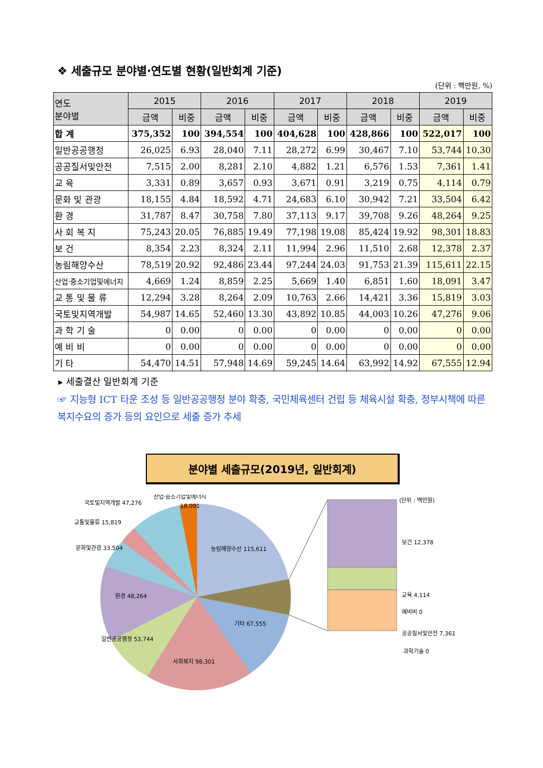❖ 세출규모 분야별·연도별 현황(일반회계 기준)
(단위 : 백만원, %)
| 연도 분야별 | 2015 | | 2016 | | 2017 | | 2018 | | 2019 | |
| --- | --- | --- | --- | --- | --- | --- | --- | --- | --- | --- |
| | 금액 | 비중 | 금액 | 비중 | 금액 | 비중 | 금액 | 비중 | 금액 | 비중 |
| 합 계 | 375,352 | 100 | 394,554 | 100 | 404,628 | 100 | 428,866 | 100 | 522,017 | 100 |
| 일반공공행정 | 26,025 | 6.93 | 28,040 | 7.11 | 28,272 | 6.99 | 30,467 | 7.10 | 53,744 | 10.30 |
| 공공질서및안전 | 7,515 | 2.00 | 8,281 | 2.10 | 4,882 | 1.21 | 6,576 | 1.53 | 7,361 | 1.41 |
| 교 육 | 3,331 | 0.89 | 3,657 | 0.93 | 3,671 | 0.91 | 3,219 | 0.75 | 4,114 | 0.79 |
| 문화 및 관광 | 18,155 | 4.84 | 18,592 | 4.71 | 24,683 | 6.10 | 30,942 | 7.21 | 33,504 | 6.42 |
| 환 경 | 31,787 | 8.47 | 30,758 | 7.80 | 37,113 | 9.17 | 39,708 | 9.26 | 48,264 | 9.25 |
| 사 회 복 지 | 75,243 | 20.05 | 76,885 | 19.49 | 77,198 | 19.08 | 85,424 | 19.92 | 98,301 | 18.83 |
| 보 건 | 8,354 | 2.23 | 8,324 | 2.11 | 11,994 | 2.96 | 11,510 | 2.68 | 12,378 | 2.37 |
| 농림해양수산 | 78,519 | 20.92 | 92,486 | 23.44 | 97,244 | 24.03 | 91,753 | 21.39 | 115,611 | 22.15 |
| 산업·중소기업및에너지 | 4,669 | 1.24 | 8,859 | 2.25 | 5,669 | 1.40 | 6,851 | 1.60 | 18,091 | 3.47 |
| 교 통 및 물 류 | 12,294 | 3.28 | 8,264 | 2.09 | 10,763 | 2.66 | 14,421 | 3.36 | 15,819 | 3.03 |
| 국토및지역개발 | 54,987 | 14.65 | 52,460 | 13.30 | 43,892 | 10.85 | 44,003 | 10.26 | 47,276 | 9.06 |
| 과 학 기 술 | 0 | 0.00 | 0 | 0.00 | 0 | 0.00 | 0 | 0.00 | 0 | 0.00 |
| 예 비 비 | 0 | 0.00 | 0 | 0.00 | 0 | 0.00 | 0 | 0.00 | 0 | 0.00 |
| 기 타 | 54,470 | 14.51 | 57,948 | 14.69 | 59,245 | 14.64 | 63,992 | 14.92 | 67,555 | 12.94 |
▸ 세출결산 일반회계 기준
☞ 지능형 ICT 타운 조성 등 일반공공행정 분야 확충, 국민체육센터 건립 등 체육시설 확충, 정부시책에 따른 복지수요의 증가 등의 요인으로 세출 증가 추세
분야별 세출규모(2019년, 일반회계)
산업·중소기업및에너지
18,091
국토및지역개발 47,276
교통및물류 15,819
문화및관광 33,504
환경 48,264
일반공공행정 53,744
사회복지 98,301
기타 67,555
농림해양수산 115,611
(단위 : 백만원)
보건 12,378
교육 4,114
예비비 0
공공질서및안전 7,361
과학기술 0